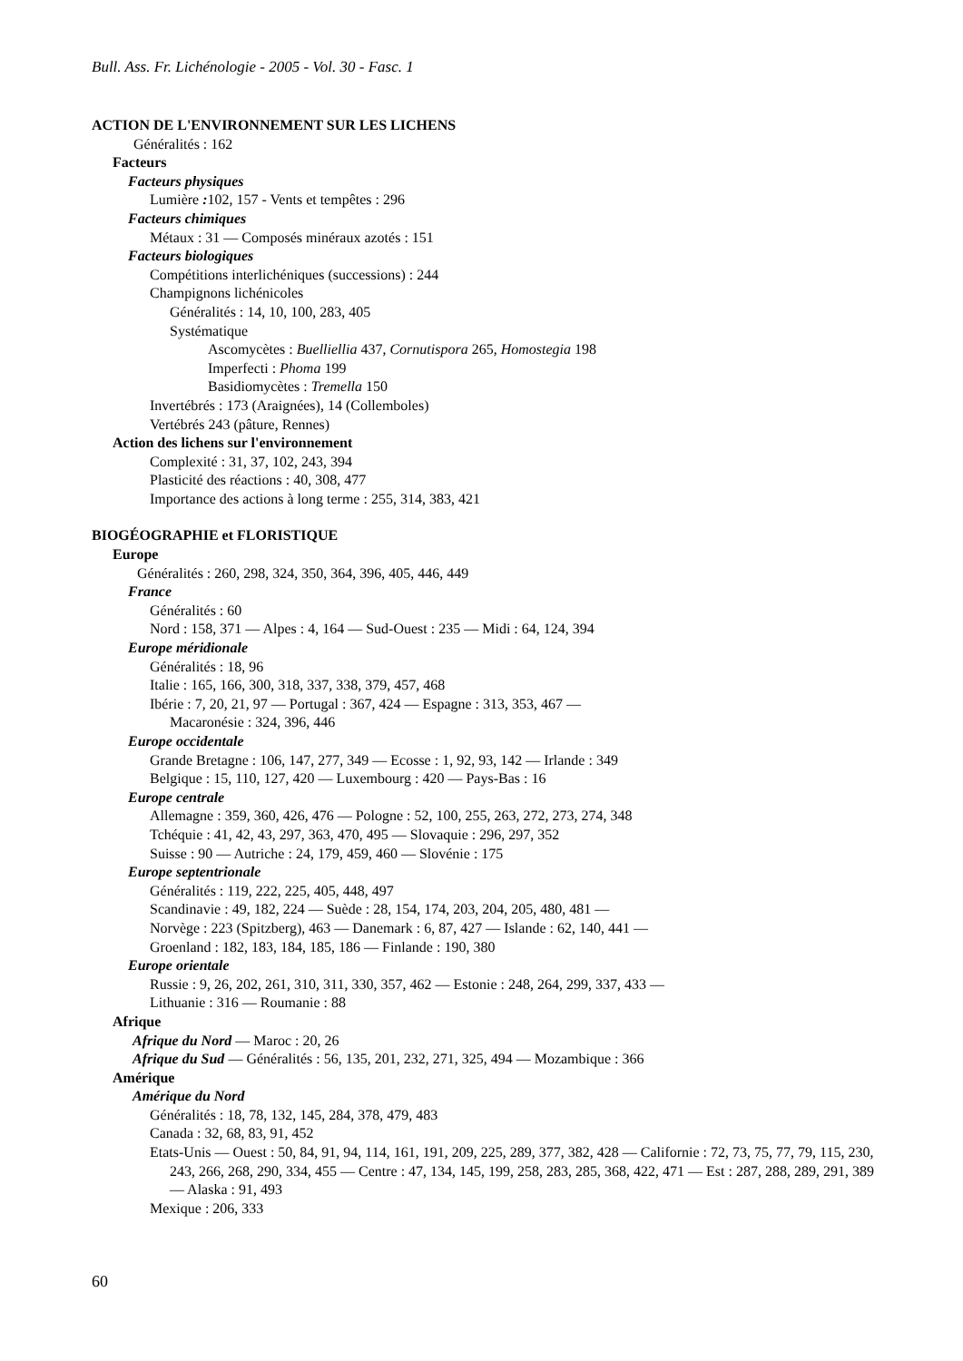Bull. Ass. Fr. Lichénologie - 2005 - Vol. 30 - Fasc. 1
ACTION DE L'ENVIRONNEMENT SUR LES LICHENS
Généralités : 162
Facteurs
Facteurs physiques
Lumière : 102, 157 - Vents et tempêtes : 296
Facteurs chimiques
Métaux : 31 — Composés minéraux azotés : 151
Facteurs biologiques
Compétitions interlichéniques (successions) : 244
Champignons lichénicoles
Généralités : 14, 10, 100, 283, 405
Systématique
Ascomycètes : Buelliellia 437, Cornutispora 265, Homostegia 198
Imperfecti : Phoma 199
Basidiomycètes : Tremella 150
Invertébrés : 173 (Araignées), 14 (Collemboles)
Vertébrés 243 (pâture, Rennes)
Action des lichens sur l'environnement
Complexité : 31, 37, 102, 243, 394
Plasticité des réactions : 40, 308, 477
Importance des actions à long terme : 255, 314, 383, 421
BIOGÉOGRAPHIE et FLORISTIQUE
Europe
Généralités : 260, 298, 324, 350, 364, 396, 405, 446, 449
France
Généralités : 60
Nord : 158, 371 — Alpes : 4, 164 — Sud-Ouest : 235 — Midi : 64, 124, 394
Europe méridionale
Généralités : 18, 96
Italie : 165, 166, 300, 318, 337, 338, 379, 457, 468
Ibérie : 7, 20, 21, 97 — Portugal : 367, 424 — Espagne : 313, 353, 467 —
Macaronésie : 324, 396, 446
Europe occidentale
Grande Bretagne : 106, 147, 277, 349 — Ecosse : 1, 92, 93, 142 — Irlande : 349
Belgique : 15, 110, 127, 420 — Luxembourg : 420 — Pays-Bas : 16
Europe centrale
Allemagne : 359, 360, 426, 476 — Pologne : 52, 100, 255, 263, 272, 273, 274, 348
Tchéquie : 41, 42, 43, 297, 363, 470, 495 — Slovaquie : 296, 297, 352
Suisse : 90 — Autriche : 24, 179, 459, 460 — Slovénie : 175
Europe septentrionale
Généralités : 119, 222, 225, 405, 448, 497
Scandinavie : 49, 182, 224 — Suède : 28, 154, 174, 203, 204, 205, 480, 481 —
Norvège : 223 (Spitzberg), 463 — Danemark : 6, 87, 427 — Islande : 62, 140, 441 —
Groenland : 182, 183, 184, 185, 186 — Finlande : 190, 380
Europe orientale
Russie : 9, 26, 202, 261, 310, 311, 330, 357, 462 — Estonie : 248, 264, 299, 337, 433 —
Lithuanie : 316 — Roumanie : 88
Afrique
Afrique du Nord — Maroc : 20, 26
Afrique du Sud — Généralités : 56, 135, 201, 232, 271, 325, 494 — Mozambique : 366
Amérique
Amérique du Nord
Généralités : 18, 78, 132, 145, 284, 378, 479, 483
Canada : 32, 68, 83, 91, 452
Etats-Unis — Ouest : 50, 84, 91, 94, 114, 161, 191, 209, 225, 289, 377, 382, 428 — Californie : 72, 73, 75, 77, 79, 115, 230, 243, 266, 268, 290, 334, 455 — Centre : 47, 134, 145, 199, 258, 283, 285, 368, 422, 471 — Est : 287, 288, 289, 291, 389 — Alaska : 91, 493
Mexique : 206, 333
60